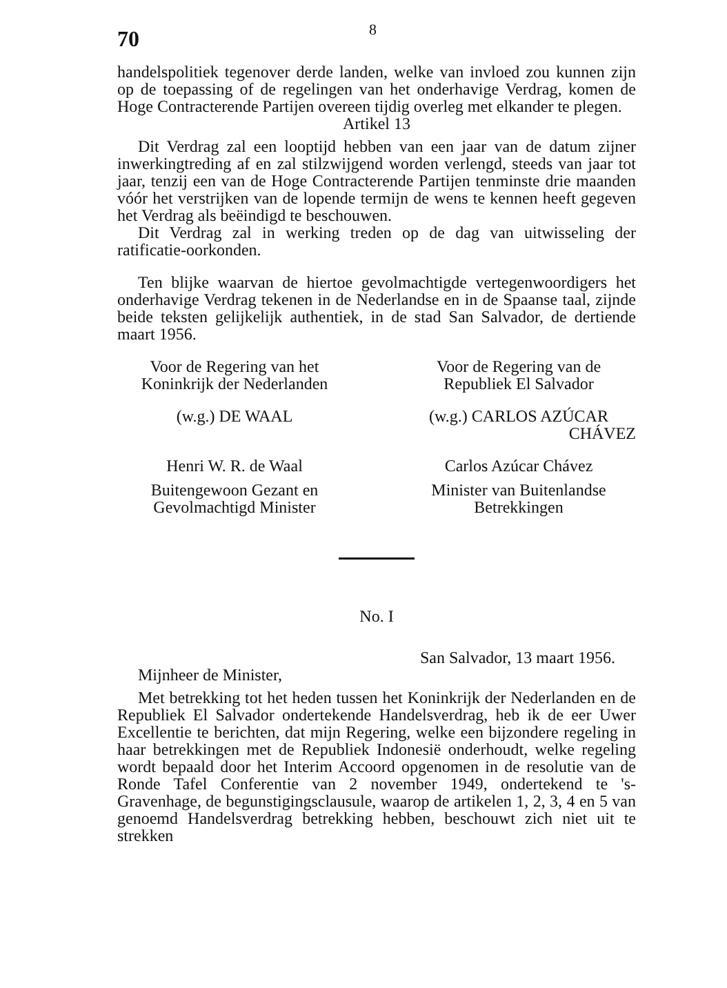70
8
handelspolitiek tegenover derde landen, welke van invloed zou kunnen zijn op de toepassing of de regelingen van het onderhavige Verdrag, komen de Hoge Contracterende Partijen overeen tijdig overleg met elkander te plegen.
Artikel 13
Dit Verdrag zal een looptijd hebben van een jaar van de datum zijner inwerkingtreding af en zal stilzwijgend worden verlengd, steeds van jaar tot jaar, tenzij een van de Hoge Contracterende Partijen tenminste drie maanden vóór het verstrijken van de lopende termijn de wens te kennen heeft gegeven het Verdrag als beëindigd te beschouwen.
Dit Verdrag zal in werking treden op de dag van uitwisseling der ratificatie-oorkonden.
Ten blijke waarvan de hiertoe gevolmachtigde vertegenwoordigers het onderhavige Verdrag tekenen in de Nederlandse en in de Spaanse taal, zijnde beide teksten gelijkelijk authentiek, in de stad San Salvador, de dertiende maart 1956.
Voor de Regering van het
Koninkrijk der Nederlanden
Voor de Regering van de
Republiek El Salvador
(w.g.) DE WAAL (w.g.) CARLOS AZÚCAR
CHÁVEZ
Henri W. R. de Waal Carlos Azúcar Chávez
Buitengewoon Gezant en
Gevolmachtigd Minister
Minister van Buitenlandse
Betrekkingen
No. I
San Salvador, 13 maart 1956.
Mijnheer de Minister,
Met betrekking tot het heden tussen het Koninkrijk der Nederlanden en de Republiek El Salvador ondertekende Handelsverdrag, heb ik de eer Uwer Excellentie te berichten, dat mijn Regering, welke een bijzondere regeling in haar betrekkingen met de Republiek Indonesië onderhoudt, welke regeling wordt bepaald door het Interim Accoord opgenomen in de resolutie van de Ronde Tafel Conferentie van 2 november 1949, ondertekend te 's-Gravenhage, de begunstigingsclausule, waarop de artikelen 1, 2, 3, 4 en 5 van genoemd Handelsverdrag betrekking hebben, beschouwt zich niet uit te strekken